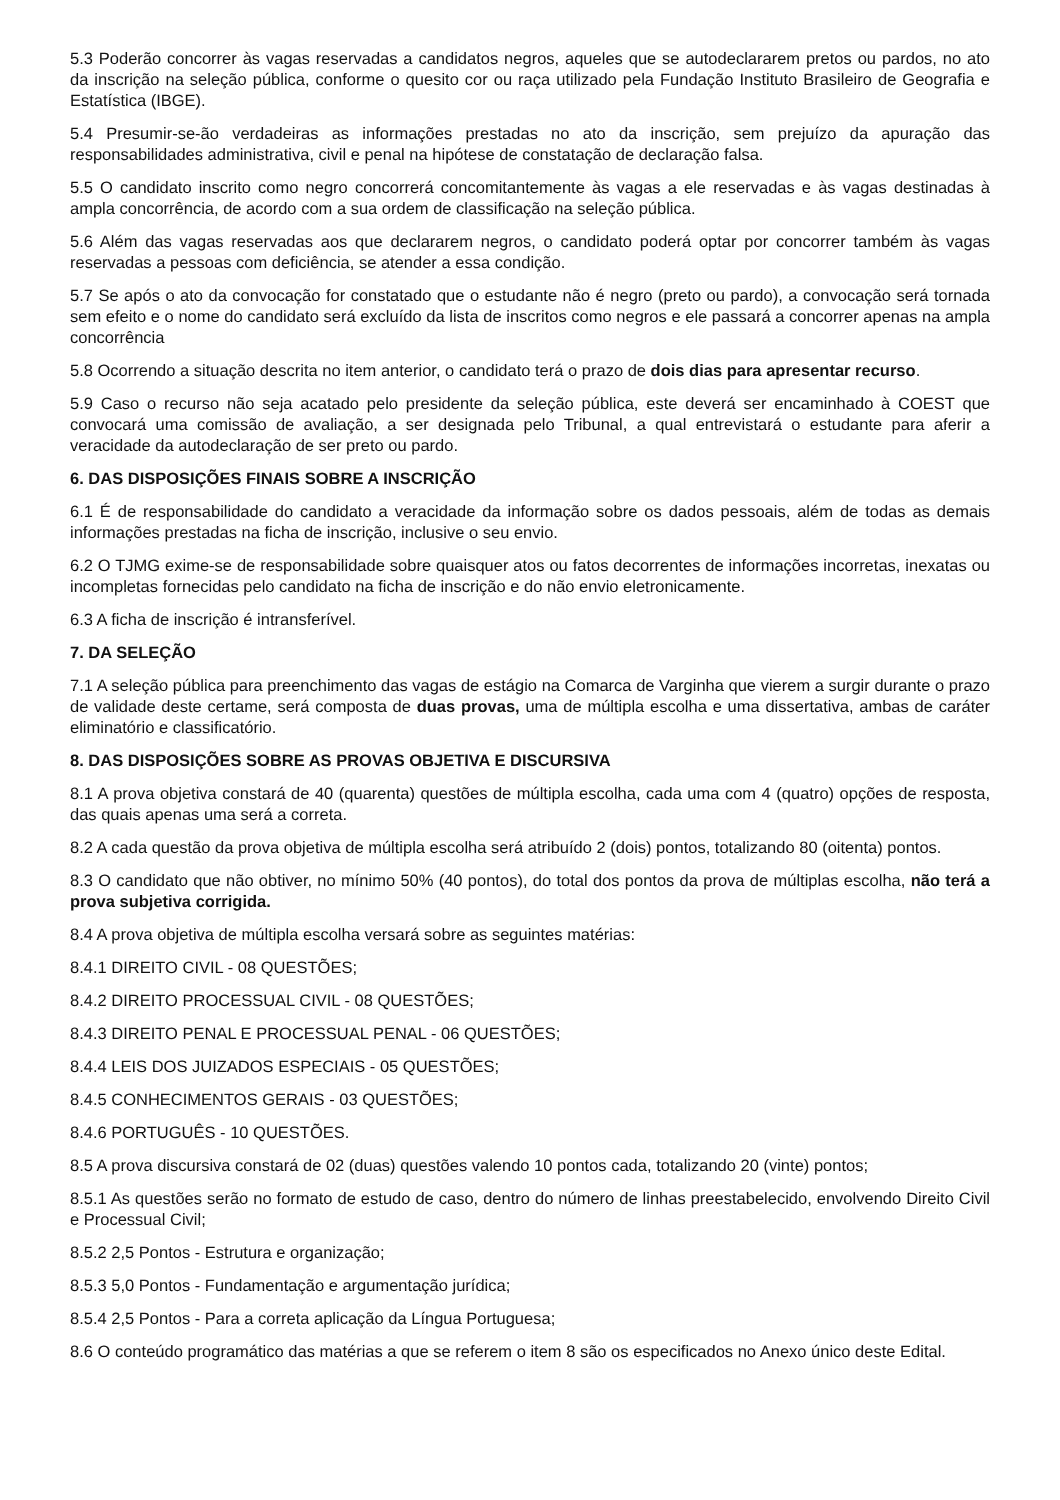5.3 Poderão concorrer às vagas reservadas a candidatos negros, aqueles que se autodeclararem pretos ou pardos, no ato da inscrição na seleção pública, conforme o quesito cor ou raça utilizado pela Fundação Instituto Brasileiro de Geografia e Estatística (IBGE).
5.4 Presumir-se-ão verdadeiras as informações prestadas no ato da inscrição, sem prejuízo da apuração das responsabilidades administrativa, civil e penal na hipótese de constatação de declaração falsa.
5.5 O candidato inscrito como negro concorrerá concomitantemente às vagas a ele reservadas e às vagas destinadas à ampla concorrência, de acordo com a sua ordem de classificação na seleção pública.
5.6 Além das vagas reservadas aos que declararem negros, o candidato poderá optar por concorrer também às vagas reservadas a pessoas com deficiência, se atender a essa condição.
5.7 Se após o ato da convocação for constatado que o estudante não é negro (preto ou pardo), a convocação será tornada sem efeito e o nome do candidato será excluído da lista de inscritos como negros e ele passará a concorrer apenas na ampla concorrência
5.8 Ocorrendo a situação descrita no item anterior, o candidato terá o prazo de dois dias para apresentar recurso.
5.9 Caso o recurso não seja acatado pelo presidente da seleção pública, este deverá ser encaminhado à COEST que convocará uma comissão de avaliação, a ser designada pelo Tribunal, a qual entrevistará o estudante para aferir a veracidade da autodeclaração de ser preto ou pardo.
6. DAS DISPOSIÇÕES FINAIS SOBRE A INSCRIÇÃO
6.1 É de responsabilidade do candidato a veracidade da informação sobre os dados pessoais, além de todas as demais informações prestadas na ficha de inscrição, inclusive o seu envio.
6.2 O TJMG exime-se de responsabilidade sobre quaisquer atos ou fatos decorrentes de informações incorretas, inexatas ou incompletas fornecidas pelo candidato na ficha de inscrição e do não envio eletronicamente.
6.3 A ficha de inscrição é intransferível.
7. DA SELEÇÃO
7.1 A seleção pública para preenchimento das vagas de estágio na Comarca de Varginha que vierem a surgir durante o prazo de validade deste certame, será composta de duas provas, uma de múltipla escolha e uma dissertativa, ambas de caráter eliminatório e classificatório.
8. DAS DISPOSIÇÕES SOBRE AS PROVAS OBJETIVA E DISCURSIVA
8.1 A prova objetiva constará de 40 (quarenta) questões de múltipla escolha, cada uma com 4 (quatro) opções de resposta, das quais apenas uma será a correta.
8.2 A cada questão da prova objetiva de múltipla escolha será atribuído 2 (dois) pontos, totalizando 80 (oitenta) pontos.
8.3 O candidato que não obtiver, no mínimo 50% (40 pontos), do total dos pontos da prova de múltiplas escolha, não terá a prova subjetiva corrigida.
8.4 A prova objetiva de múltipla escolha versará sobre as seguintes matérias:
8.4.1 DIREITO CIVIL - 08 QUESTÕES;
8.4.2 DIREITO PROCESSUAL CIVIL - 08 QUESTÕES;
8.4.3 DIREITO PENAL E PROCESSUAL PENAL - 06 QUESTÕES;
8.4.4 LEIS DOS JUIZADOS ESPECIAIS - 05 QUESTÕES;
8.4.5 CONHECIMENTOS GERAIS - 03 QUESTÕES;
8.4.6 PORTUGUÊS - 10 QUESTÕES.
8.5 A prova discursiva constará de 02 (duas) questões valendo 10 pontos cada, totalizando 20 (vinte) pontos;
8.5.1 As questões serão no formato de estudo de caso, dentro do número de linhas preestabelecido, envolvendo Direito Civil e Processual Civil;
8.5.2 2,5 Pontos - Estrutura e organização;
8.5.3 5,0 Pontos - Fundamentação e argumentação jurídica;
8.5.4 2,5 Pontos - Para a correta aplicação da Língua Portuguesa;
8.6 O conteúdo programático das matérias a que se referem o item 8 são os especificados no Anexo único deste Edital.